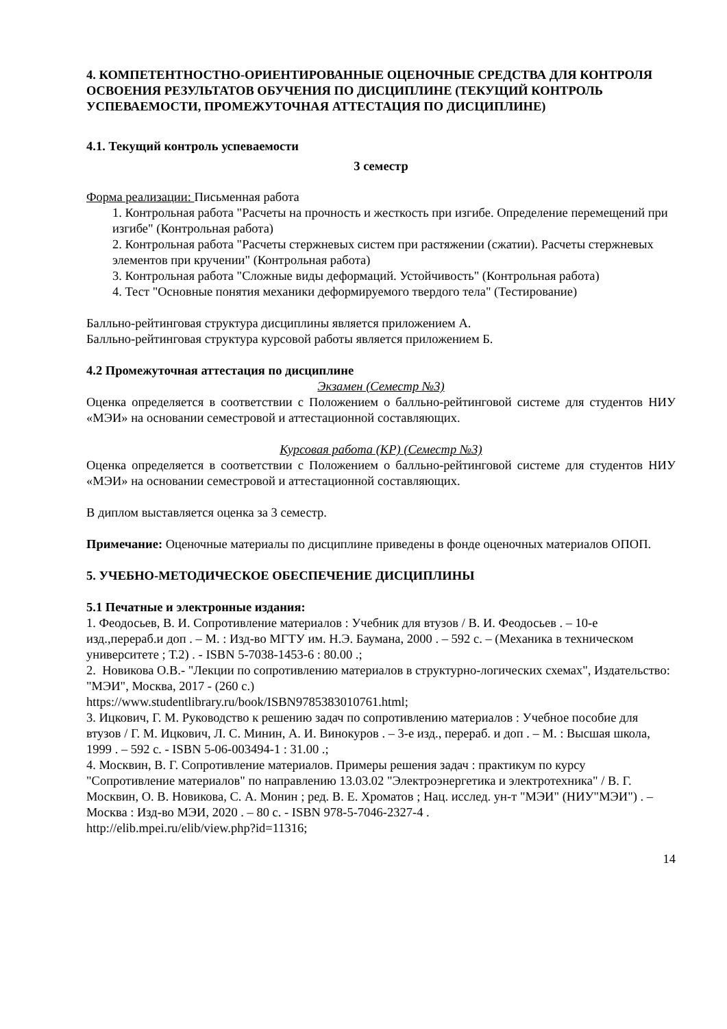4. КОМПЕТЕНТНОСТНО-ОРИЕНТИРОВАННЫЕ ОЦЕНОЧНЫЕ СРЕДСТВА ДЛЯ КОНТРОЛЯ ОСВОЕНИЯ РЕЗУЛЬТАТОВ ОБУЧЕНИЯ ПО ДИСЦИПЛИНЕ (ТЕКУЩИЙ КОНТРОЛЬ УСПЕВАЕМОСТИ, ПРОМЕЖУТОЧНАЯ АТТЕСТАЦИЯ ПО ДИСЦИПЛИНЕ)
4.1. Текущий контроль успеваемости
3 семестр
Форма реализации: Письменная работа
1. Контрольная работа "Расчеты на прочность и жесткость при изгибе. Определение перемещений при изгибе" (Контрольная работа)
2. Контрольная работа "Расчеты стержневых систем при растяжении (сжатии). Расчеты стержневых элементов при кручении" (Контрольная работа)
3. Контрольная работа "Сложные виды деформаций. Устойчивость" (Контрольная работа)
4. Тест "Основные понятия механики деформируемого твердого тела" (Тестирование)
Балльно-рейтинговая структура дисциплины является приложением А.
Балльно-рейтинговая структура курсовой работы является приложением Б.
4.2 Промежуточная аттестация по дисциплине
Экзамен (Семестр №3)
Оценка определяется в соответствии с Положением о балльно-рейтинговой системе для студентов НИУ «МЭИ» на основании семестровой и аттестационной составляющих.
Курсовая работа (КР) (Семестр №3)
Оценка определяется в соответствии с Положением о балльно-рейтинговой системе для студентов НИУ «МЭИ» на основании семестровой и аттестационной составляющих.
В диплом выставляется оценка за 3 семестр.
Примечание: Оценочные материалы по дисциплине приведены в фонде оценочных материалов ОПОП.
5. УЧЕБНО-МЕТОДИЧЕСКОЕ ОБЕСПЕЧЕНИЕ ДИСЦИПЛИНЫ
5.1 Печатные и электронные издания:
1. Феодосьев, В. И. Сопротивление материалов : Учебник для втузов / В. И. Феодосьев . – 10-е изд.,перераб.и доп . – М. : Изд-во МГТУ им. Н.Э. Баумана, 2000 . – 592 с. – (Механика в техническом университете ; Т.2) . - ISBN 5-7038-1453-6 : 80.00 .;
2. Новикова О.В.- "Лекции по сопротивлению материалов в структурно-логических схемах", Издательство: "МЭИ", Москва, 2017 - (260 с.)
https://www.studentlibrary.ru/book/ISBN9785383010761.html;
3. Ицкович, Г. М. Руководство к решению задач по сопротивлению материалов : Учебное пособие для втузов / Г. М. Ицкович, Л. С. Минин, А. И. Винокуров . – 3-е изд., перераб. и доп . – М. : Высшая школа, 1999 . – 592 с. - ISBN 5-06-003494-1 : 31.00 .;
4. Москвин, В. Г. Сопротивление материалов. Примеры решения задач : практикум по курсу "Сопротивление материалов" по направлению 13.03.02 "Электроэнергетика и электротехника" / В. Г. Москвин, О. В. Новикова, С. А. Монин ; ред. В. Е. Хроматов ; Нац. исслед. ун-т "МЭИ" (НИУ"МЭИ") . – Москва : Изд-во МЭИ, 2020 . – 80 с. - ISBN 978-5-7046-2327-4 .
http://elib.mpei.ru/elib/view.php?id=11316;
14